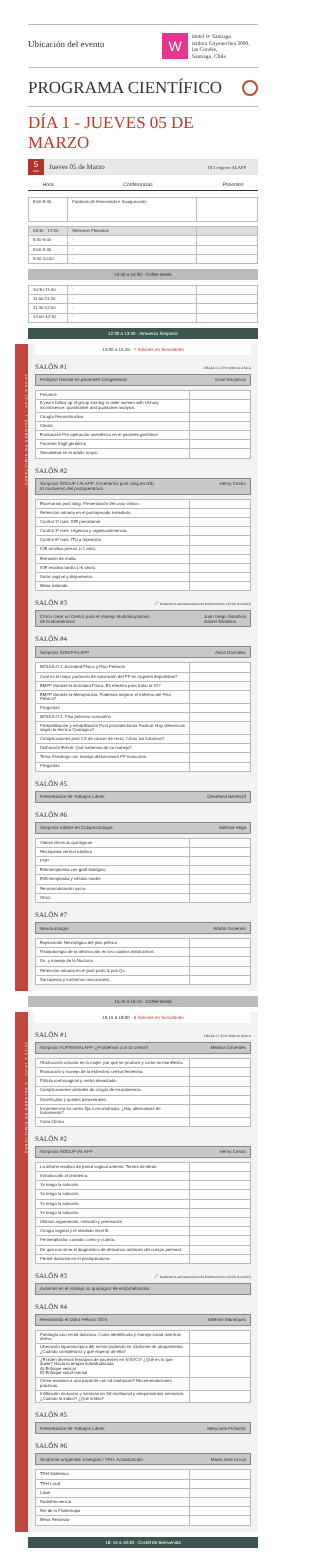Ubicación del evento
W
Hotel W Santiago
Isidora Goyenechea 3000,
las Condes,
Santiago, Chile
PROGRAMA CIENTÍFICO
DÍA 1 - JUEVES 05 DE MARZO
5
NOV
Jueves 05 de Marzo
IX Congreso ALAPP
Hora Conferencias Ponentes
| 8:00-8:30 | Palabras de bienvenida e Inauguración | |
| 08:30 - 12:30 | Sesiones Plenarias | |
| 8:30-9:00 | - | |
| 9:00-9:30 | - | |
| 9:30-10:00 | - | |
10:00 a 10:30 - Coffee Break
| 10:30-11:00 | - | |
| 11:00-11:30 | - | |
| 11:30-12:00 | - | |
| 12:00-12:30 | - | |
12:30 a 13:30 - Almuerzo Simposio
14:00 A 15:45 - 7 SALONES EN SIMULTÁNEO
14:00 a 15:45 - 7 Salones en Simultáneo
SALÓN #1 TRADUCCIÓN SIMULTÁNEA
Prolapso Genital en pacientes octogenarias Ervin Kocjancic
| Pesarios | |
| 8 years follow up of group training in older women with Urinary incontinence: quantitative and qualitative analysis. | |
| Cirugía Reconstructiva | |
| Cleisis | |
| Evaluación Pre-operación anestésica en el paciente geriátrico | |
| Paciente frágil geriátrico | |
| Sexualidad en el adulto mayor | |
SALÓN #2
Simposio SODUP / ALAPP: Escenarios post sling en IOE.
El multiverso del postoperatorio. Henry Castro
| Escenarios post sling. Presentación del caso clínico. | |
| Retención urinaria en el postoperado inmediato. | |
| Control 1º mes: IOE persistente | |
| Control 3º mes: Urgencia y urgeincontinencia. | |
| Control 6º mes: ITU a repetición. | |
| IOE recidiva precoz (<1 año). | |
| Extrusión de malla. | |
| IOE recidiva tardía (>5 años). | |
| Dolor vaginal y dispareunia. | |
| Mesa redonda | |
SALÓN #3 1<sup>er</sup> Encuentro Latinoamericano de Endometriosis (ENDOLATAM)
Como crear un Centro para el manejo Multidisciplinario
de Endometriosis Juan Diego Sanabria
Daniel Sanabria
SALÓN #4
Simposio SOKIP/ALAPP Alicia Gonzalez
| MÓDULO 1. Actividad Física y Piso Pelviano | |
| Cuál es el mejor protocolo de valoración del PP en mujeres deportistas? | |
| EMPP durante la Actividad Física. Es efectivo para tratar la IO? | |
| EMPP durante la Menopausia. Podemos mejorar el trofismo del Piso Pélvico? | |
| Preguntas | |
| MÓDULO 2. Piso pelviano masculino | |
| Prehabilitación y rehabilitación Post prostatectomía Radical. Hay diferencias según la técnica Quirúrgica? | |
| Complicaciones post CX de cáncer de recto. Cómo las tratamos? | |
| Disfunción Eréctil. Qué sabemos de su manejo? | |
| Tema Psicólogo con manejo disfunciones PP masculino | |
| Preguntas | |
SALÓN #5
Presentación de Trabajos Libres Cleveland Beckford
SALÓN #6
Simposio Videos en Coloproctología Melissa Vega
| Videos técnicas quirúrgicas | |
| Rectopexia ventral robótica | |
| POP. | |
| Esfinteroplastia con graft biológico. | |
| Esfinteroplastia y células madre | |
| Neuromodulación sacra. | |
| Otros | |
SALÓN #7
Neurourología Adrián Gutierrez
| Exploración Neurológica del piso pélvico | |
| Fisiopatología de la obstrucción en los cuadros obstructivos | |
| Dx. y manejo de la Nocturia | |
| Retención urinaria en el post parto & pos Qx. | |
| Sarcopenia y trastornos miccionales. | |
15:45 a 16:15 - Coffee Break
16:15 A 18:00 - 6 SALONES EN SIMULTÁNEO
16:15 a 18:00 - 6 Salones en Simultáneo
SALÓN #1 TRADUCCIÓN SIMULTÁNEA
Simposio FUFFER/ALAPP ¿Problemas con la Uretra? Melissa Cifuentes
| Obstrucción urinaria en la mujer: por qué se produce y como se manifiesta. | |
| Evaluación y manejo de la estrechez uretral femenina. | |
| Fístula uretrovaginal y uretra devastada. | |
| Complicaciones uretrales de cirugía de incontinencia. | |
| Divertículos y quistes periuretrales. | |
| Incontinencia en uretra fija o reconstruida. ¿Hay alternativas de tratamiento? | |
| Caso Clínico | |
SALÓN #2
Simposio SODUP /ALAPP Henry Castro
| La infame recidiva de pared vaginal anterior. Torneo de ideas. | |
| Introducción al problema. | |
| Yo tengo la solución. | |
| Yo tengo la solución. | |
| Yo tengo la solución. | |
| Yo tengo la solución. | |
| Últimos argumentos, votación y premiación | |
| Cirugía vaginal y el olvidado nivel III. | |
| Perineoplastia: cuando, como y cuanto. | |
| De que nos sirve el diagnóstico de descenso anómalo del cuerpo perineal. | |
| Periné doloroso en el postoperatorio. | |
SALÓN #3 1<sup>er</sup> Encuentro Latinoamericano de Endometriosis (ENDOLATAM)
Avances en el manejo no quirúrgico de endometrisosis
SALÓN #4
Revisitando el Dolor Pélvico 2024 Valentin Manriquez
| Patología ano rectal dolorosa. Como identificarla y manejo inicial mientras derivo | |
| Liberación laparoscópica del nervio pudendo en síndrome de atrapamiento. ¿Cuándo considerarla y qué esperar de ella? | |
| ¿Existen diversos fenotipos de pacientes en SVD/CI? ¿Qué es lo que duele? Hacia la terapia individualizada. A) Enfoque vesical B) Enfoque salud mental | |
| Cómo examino a una paciente con sd miofascial? Recomendaciones prácticas. | |
| Infiltración muscular y nerviosa en Sd miofascial y atrapamientos nerviosos. ¿Cuándo la indico? ¿Qué infiltro? | |
SALÓN #5
Presentación de Trabajos Libres Merycarla Pichardo
SALÓN #6
Síndrome urogenital. Energías / TRH. Actualización Maria Jose Urzua
| TRH Sistémica | |
| TRH Local | |
| Láser | |
| Radiofrecuencia | |
| Rol de la Fisioterapia | |
| Mesa Redonda | |
18: 15 a 19:30 - Coctél de Bienvenida